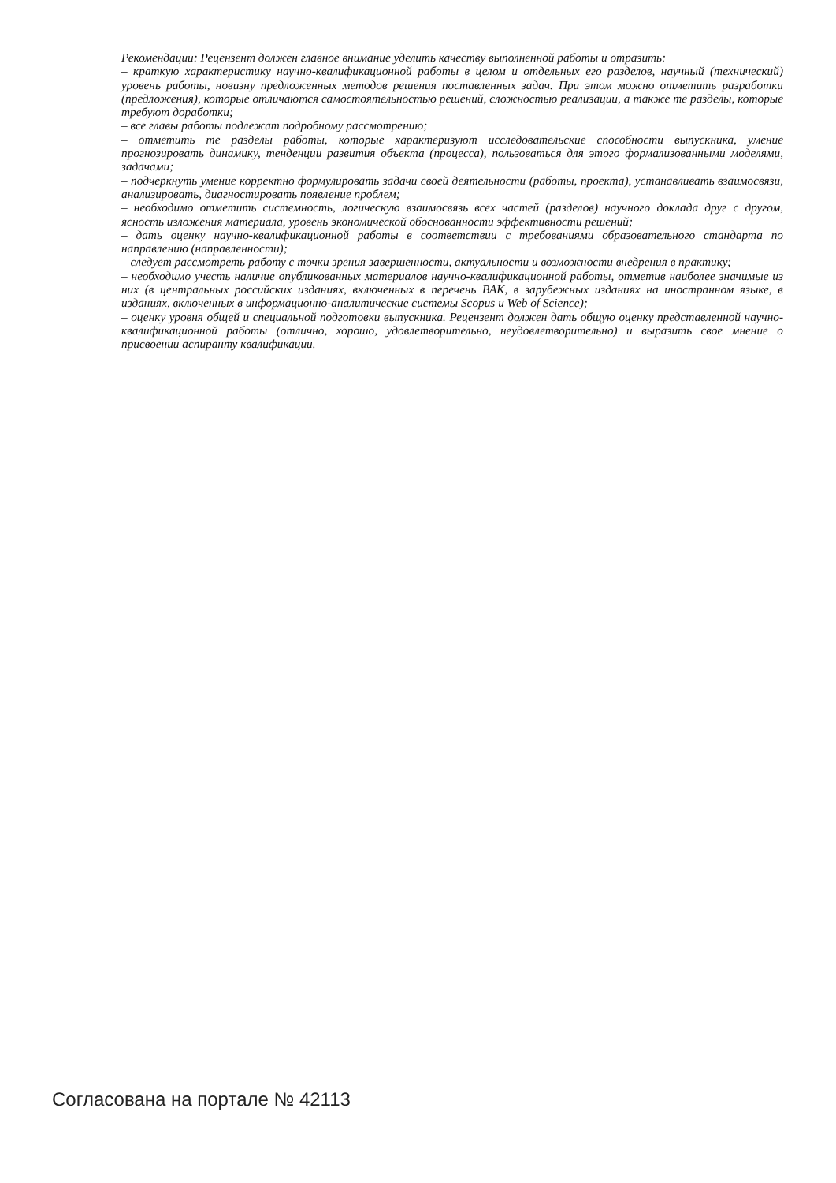Рекомендации: Рецензент должен главное внимание уделить качеству выполненной работы и отразить:
– краткую характеристику научно-квалификационной работы в целом и отдельных его разделов, научный (технический) уровень работы, новизну предложенных методов решения поставленных задач. При этом можно отметить разработки (предложения), которые отличаются самостоятельностью решений, сложностью реализации, а также те разделы, которые требуют доработки;
– все главы работы подлежат подробному рассмотрению;
– отметить те разделы работы, которые характеризуют исследовательские способности выпускника, умение прогнозировать динамику, тенденции развития объекта (процесса), пользоваться для этого формализованными моделями, задачами;
– подчеркнуть умение корректно формулировать задачи своей деятельности (работы, проекта), устанавливать взаимосвязи, анализировать, диагностировать появление проблем;
– необходимо отметить системность, логическую взаимосвязь всех частей (разделов) научного доклада друг с другом, ясность изложения материала, уровень экономической обоснованности эффективности решений;
– дать оценку научно-квалификационной работы в соответствии с требованиями образовательного стандарта по направлению (направленности);
– следует рассмотреть работу с точки зрения завершенности, актуальности и возможности внедрения в практику;
– необходимо учесть наличие опубликованных материалов научно-квалификационной работы, отметив наиболее значимые из них (в центральных российских изданиях, включенных в перечень ВАК, в зарубежных изданиях на иностранном языке, в изданиях, включенных в информационно-аналитические системы Scopus и Web of Science);
– оценку уровня общей и специальной подготовки выпускника. Рецензент должен дать общую оценку представленной научно-квалификационной работы (отлично, хорошо, удовлетворительно, неудовлетворительно) и выразить свое мнение о присвоении аспиранту квалификации.
Согласована на портале № 42113